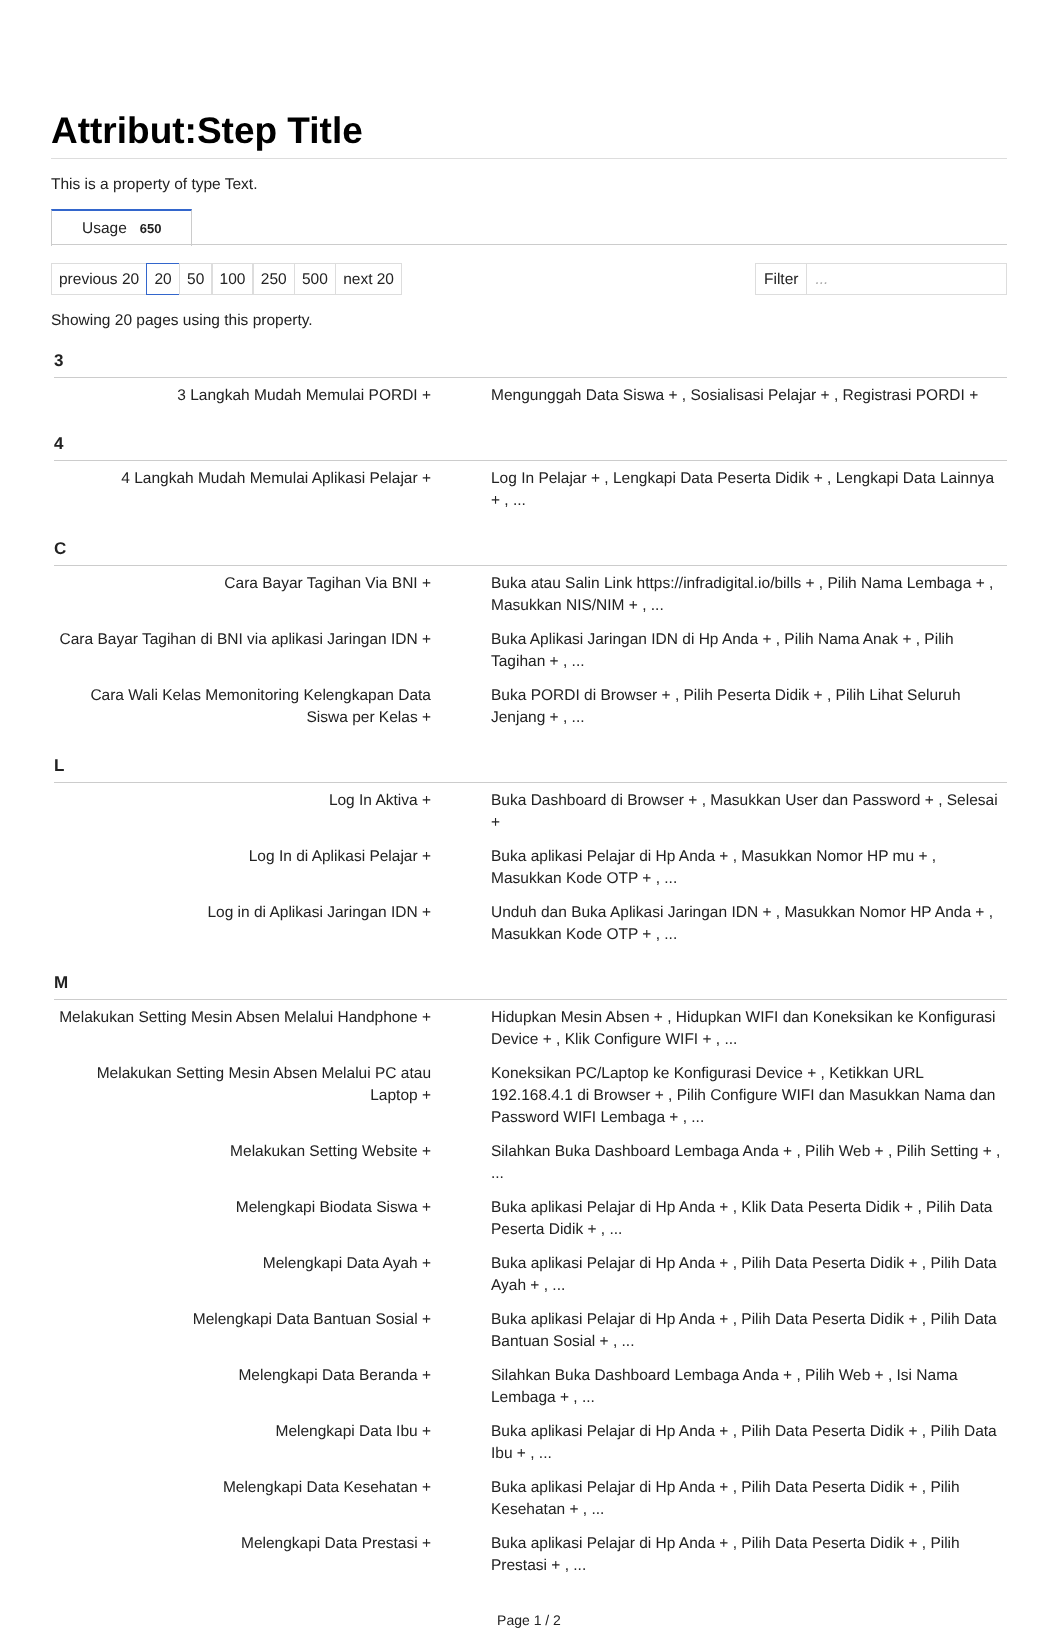Attribut:Step Title
This is a property of type Text.
Usage 650
previous 20 20 50 100 250 500 next 20
Filter...
Showing 20 pages using this property.
3
| 3 Langkah Mudah Memulai PORDI + | Mengunggah Data Siswa + , Sosialisasi Pelajar + , Registrasi PORDI + |
4
| 4 Langkah Mudah Memulai Aplikasi Pelajar + | Log In Pelajar + , Lengkapi Data Peserta Didik + , Lengkapi Data Lainnya + , ... |
C
| Cara Bayar Tagihan Via BNI + | Buka atau Salin Link https://infradigital.io/bills + , Pilih Nama Lembaga + , Masukkan NIS/NIM + , ... |
| Cara Bayar Tagihan di BNI via aplikasi Jaringan IDN + | Buka Aplikasi Jaringan IDN di Hp Anda + , Pilih Nama Anak + , Pilih Tagihan + , ... |
| Cara Wali Kelas Memonitoring Kelengkapan Data Siswa per Kelas + | Buka PORDI di Browser + , Pilih Peserta Didik + , Pilih Lihat Seluruh Jenjang + , ... |
L
| Log In Aktiva + | Buka Dashboard di Browser + , Masukkan User dan Password + , Selesai + |
| Log In di Aplikasi Pelajar + | Buka aplikasi Pelajar di Hp Anda + , Masukkan Nomor HP mu + , Masukkan Kode OTP + , ... |
| Log in di Aplikasi Jaringan IDN + | Unduh dan Buka Aplikasi Jaringan IDN + , Masukkan Nomor HP Anda + , Masukkan Kode OTP + , ... |
M
| Melakukan Setting Mesin Absen Melalui Handphone + | Hidupkan Mesin Absen + , Hidupkan WIFI dan Koneksikan ke Konfigurasi Device + , Klik Configure WIFI + , ... |
| Melakukan Setting Mesin Absen Melalui PC atau Laptop + | Koneksikan PC/Laptop ke Konfigurasi Device + , Ketikkan URL 192.168.4.1 di Browser + , Pilih Configure WIFI dan Masukkan Nama dan Password WIFI Lembaga + , ... |
| Melakukan Setting Website + | Silahkan Buka Dashboard Lembaga Anda + , Pilih Web + , Pilih Setting + , ... |
| Melengkapi Biodata Siswa + | Buka aplikasi Pelajar di Hp Anda + , Klik Data Peserta Didik + , Pilih Data Peserta Didik + , ... |
| Melengkapi Data Ayah + | Buka aplikasi Pelajar di Hp Anda + , Pilih Data Peserta Didik + , Pilih Data Ayah + , ... |
| Melengkapi Data Bantuan Sosial + | Buka aplikasi Pelajar di Hp Anda + , Pilih Data Peserta Didik + , Pilih Data Bantuan Sosial + , ... |
| Melengkapi Data Beranda + | Silahkan Buka Dashboard Lembaga Anda + , Pilih Web + , Isi Nama Lembaga + , ... |
| Melengkapi Data Ibu + | Buka aplikasi Pelajar di Hp Anda + , Pilih Data Peserta Didik + , Pilih Data Ibu + , ... |
| Melengkapi Data Kesehatan + | Buka aplikasi Pelajar di Hp Anda + , Pilih Data Peserta Didik + , Pilih Kesehatan + , ... |
| Melengkapi Data Prestasi + | Buka aplikasi Pelajar di Hp Anda + , Pilih Data Peserta Didik + , Pilih Prestasi + , ... |
Page 1 / 2